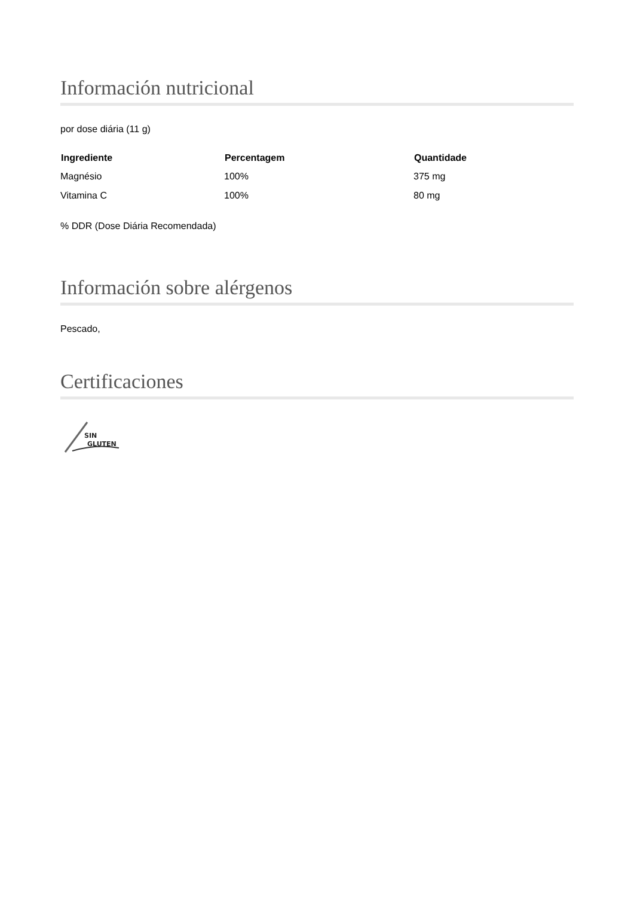Información nutricional
por dose diária (11 g)
| Ingrediente | Percentagem | Quantidade |
| --- | --- | --- |
| Magnésio | 100% | 375 mg |
| Vitamina C | 100% | 80 mg |
% DDR (Dose Diária Recomendada)
Información sobre alérgenos
Pescado,
Certificaciones
SIN
GLUTEN